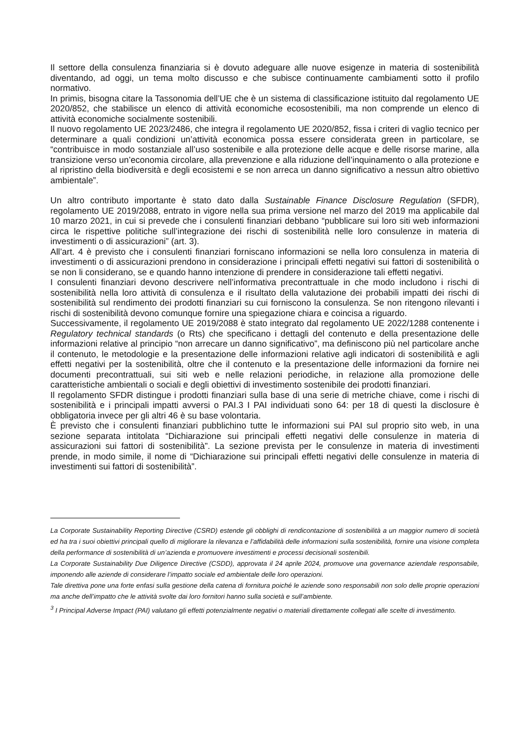Il settore della consulenza finanziaria si è dovuto adeguare alle nuove esigenze in materia di sostenibilità diventando, ad oggi, un tema molto discusso e che subisce continuamente cambiamenti sotto il profilo normativo.
In primis, bisogna citare la Tassonomia dell’UE che è un sistema di classificazione istituito dal regolamento UE 2020/852, che stabilisce un elenco di attività economiche ecosostenibili, ma non comprende un elenco di attività economiche socialmente sostenibili.
Il nuovo regolamento UE 2023/2486, che integra il regolamento UE 2020/852, fissa i criteri di vaglio tecnico per determinare a quali condizioni un’attività economica possa essere considerata green in particolare, se “contribuisce in modo sostanziale all’uso sostenibile e alla protezione delle acque e delle risorse marine, alla transizione verso un’economia circolare, alla prevenzione e alla riduzione dell’inquinamento o alla protezione e al ripristino della biodiversità e degli ecosistemi e se non arreca un danno significativo a nessun altro obiettivo ambientale”.
Un altro contributo importante è stato dato dalla Sustainable Finance Disclosure Regulation (SFDR), regolamento UE 2019/2088, entrato in vigore nella sua prima versione nel marzo del 2019 ma applicabile dal 10 marzo 2021, in cui si prevede che i consulenti finanziari debbano “pubblicare sui loro siti web informazioni circa le rispettive politiche sull’integrazione dei rischi di sostenibilità nelle loro consulenze in materia di investimenti o di assicurazioni” (art. 3).
All’art. 4 è previsto che i consulenti finanziari forniscano informazioni se nella loro consulenza in materia di investimenti o di assicurazioni prendono in considerazione i principali effetti negativi sui fattori di sostenibilità o se non li considerano, se e quando hanno intenzione di prendere in considerazione tali effetti negativi.
I consulenti finanziari devono descrivere nell’informativa precontrattuale in che modo includono i rischi di sostenibilità nella loro attività di consulenza e il risultato della valutazione dei probabili impatti dei rischi di sostenibilità sul rendimento dei prodotti finanziari su cui forniscono la consulenza. Se non ritengono rilevanti i rischi di sostenibilità devono comunque fornire una spiegazione chiara e coincisa a riguardo.
Successivamente, il regolamento UE 2019/2088 è stato integrato dal regolamento UE 2022/1288 contenente i Regulatory technical standards (o Rts) che specificano i dettagli del contenuto e della presentazione delle informazioni relative al principio “non arrecare un danno significativo”, ma definiscono più nel particolare anche il contenuto, le metodologie e la presentazione delle informazioni relative agli indicatori di sostenibilità e agli effetti negativi per la sostenibilità, oltre che il contenuto e la presentazione delle informazioni da fornire nei documenti precontrattuali, sui siti web e nelle relazioni periodiche, in relazione alla promozione delle caratteristiche ambientali o sociali e degli obiettivi di investimento sostenibile dei prodotti finanziari.
Il regolamento SFDR distingue i prodotti finanziari sulla base di una serie di metriche chiave, come i rischi di sostenibilità e i principali impatti avversi o PAI.3 I PAI individuati sono 64: per 18 di questi la disclosure è obbligatoria invece per gli altri 46 è su base volontaria.
È previsto che i consulenti finanziari pubblichino tutte le informazioni sui PAI sul proprio sito web, in una sezione separata intitolata “Dichiarazione sui principali effetti negativi delle consulenze in materia di assicurazioni sui fattori di sostenibilità”. La sezione prevista per le consulenze in materia di investimenti prende, in modo simile, il nome di “Dichiarazione sui principali effetti negativi delle consulenze in materia di investimenti sui fattori di sostenibilità”.
La Corporate Sustainability Reporting Directive (CSRD) estende gli obblighi di rendicontazione di sostenibilità a un maggior numero di società ed ha tra i suoi obiettivi principali quello di migliorare la rilevanza e l’affidabilità delle informazioni sulla sostenibilità, fornire una visione completa della performance di sostenibilità di un’azienda e promuovere investimenti e processi decisionali sostenibili.
La Corporate Sustainability Due Diligence Directive (CSDD), approvata il 24 aprile 2024, promuove una governance aziendale responsabile, imponendo alle aziende di considerare l’impatto sociale ed ambientale delle loro operazioni.
Tale direttiva pone una forte enfasi sulla gestione della catena di fornitura poiché le aziende sono responsabili non solo delle proprie operazioni ma anche dell’impatto che le attività svolte dai loro fornitori hanno sulla società e sull’ambiente.
<sup>3</sup> I Principal Adverse Impact (PAI) valutano gli effetti potenzialmente negativi o materiali direttamente collegati alle scelte di investimento.